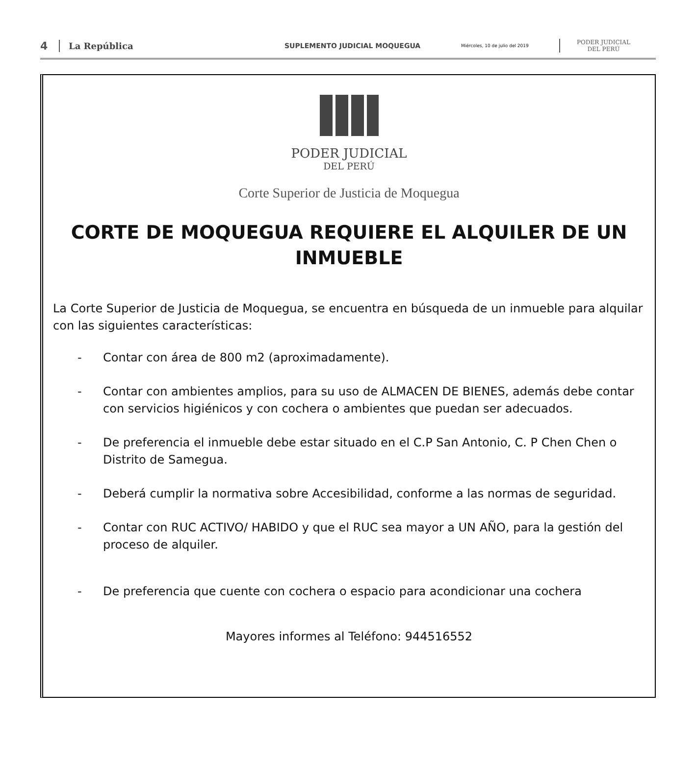4
La República
SUPLEMENTO JUDICIAL MOQUEGUA
Miércoles, 10 de julio del 2019
PODER JUDICIAL
DEL PERÚ
PODER JUDICIAL
DEL PERÚ
Corte Superior de Justicia de Moquegua
CORTE DE MOQUEGUA REQUIERE EL ALQUILER DE UN INMUEBLE
La Corte Superior de Justicia de Moquegua, se encuentra en búsqueda de un inmueble para alquilar con las siguientes características:
- Contar con área de 800 m2 (aproximadamente).
- Contar con ambientes amplios, para su uso de ALMACEN DE BIENES, además debe contar con servicios higiénicos y con cochera o ambientes que puedan ser adecuados.
- De preferencia el inmueble debe estar situado en el C.P San Antonio, C. P Chen Chen o Distrito de Samegua.
- Deberá cumplir la normativa sobre Accesibilidad, conforme a las normas de seguridad.
- Contar con RUC ACTIVO/ HABIDO y que el RUC sea mayor a UN AÑO, para la gestión del proceso de alquiler.
- De preferencia que cuente con cochera o espacio para acondicionar una cochera
Mayores informes al Teléfono: 944516552